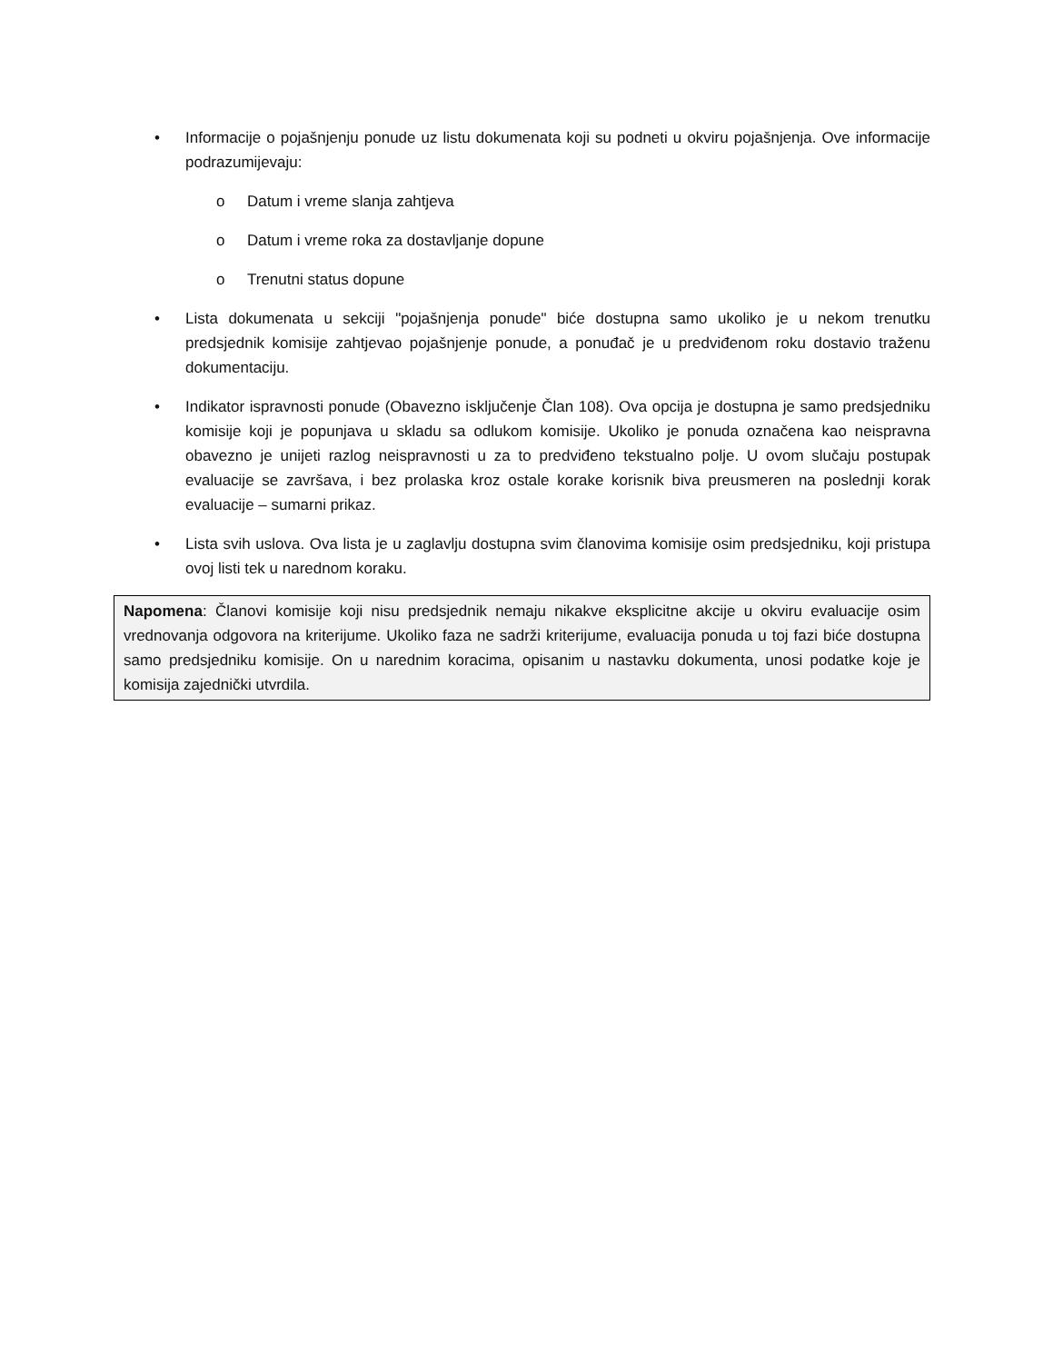• Informacije o pojašnjenju ponude uz listu dokumenata koji su podneti u okviru pojašnjenja. Ove informacije podrazumijevaju:
o Datum i vreme slanja zahtjeva
o Datum i vreme roka za dostavljanje dopune
o Trenutni status dopune
• Lista dokumenata u sekciji "pojašnjenja ponude" biće dostupna samo ukoliko je u nekom trenutku predsjednik komisije zahtjevao pojašnjenje ponude, a ponuđač je u predviđenom roku dostavio traženu dokumentaciju.
• Indikator ispravnosti ponude (Obavezno isključenje Član 108). Ova opcija je dostupna je samo predsjedniku komisije koji je popunjava u skladu sa odlukom komisije. Ukoliko je ponuda označena kao neispravna obavezno je unijeti razlog neispravnosti u za to predviđeno tekstualno polje. U ovom slučaju postupak evaluacije se završava, i bez prolaska kroz ostale korake korisnik biva preusmeren na poslednji korak evaluacije – sumarni prikaz.
• Lista svih uslova. Ova lista je u zaglavlju dostupna svim članovima komisije osim predsjedniku, koji pristupa ovoj listi tek u narednom koraku.
Napomena: Članovi komisije koji nisu predsjednik nemaju nikakve eksplicitne akcije u okviru evaluacije osim vrednovanja odgovora na kriterijume. Ukoliko faza ne sadrži kriterijume, evaluacija ponuda u toj fazi biće dostupna samo predsjedniku komisije. On u narednim koracima, opisanim u nastavku dokumenta, unosi podatke koje je komisija zajednički utvrdila.